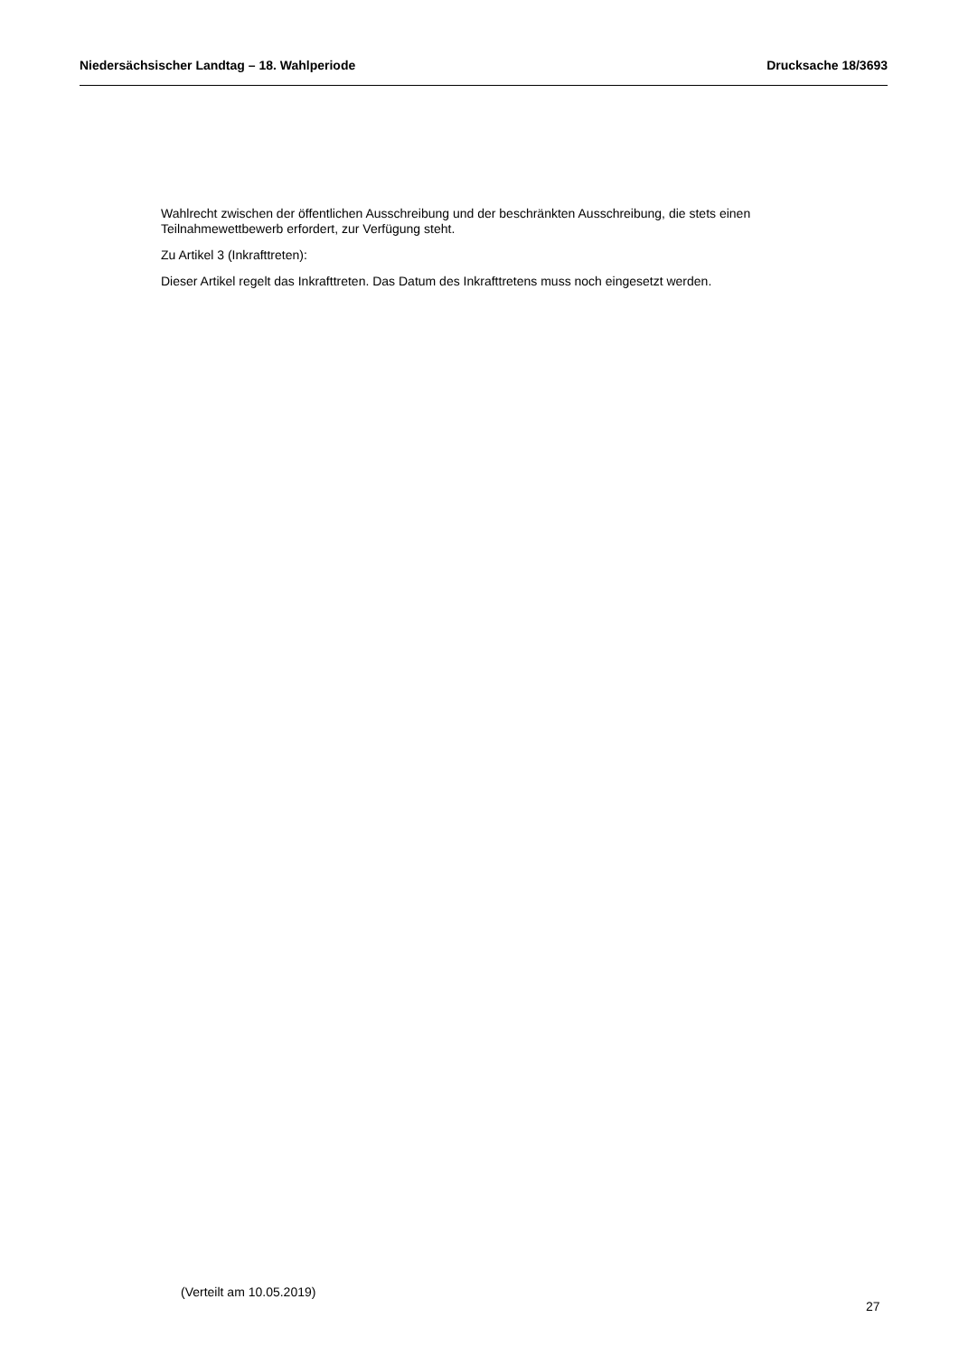Niedersächsischer Landtag – 18. Wahlperiode Drucksache 18/3693
Wahlrecht zwischen der öffentlichen Ausschreibung und der beschränkten Ausschreibung, die stets einen Teilnahmewettbewerb erfordert, zur Verfügung steht.
Zu Artikel 3 (Inkrafttreten):
Dieser Artikel regelt das Inkrafttreten. Das Datum des Inkrafttretens muss noch eingesetzt werden.
(Verteilt am 10.05.2019)
27